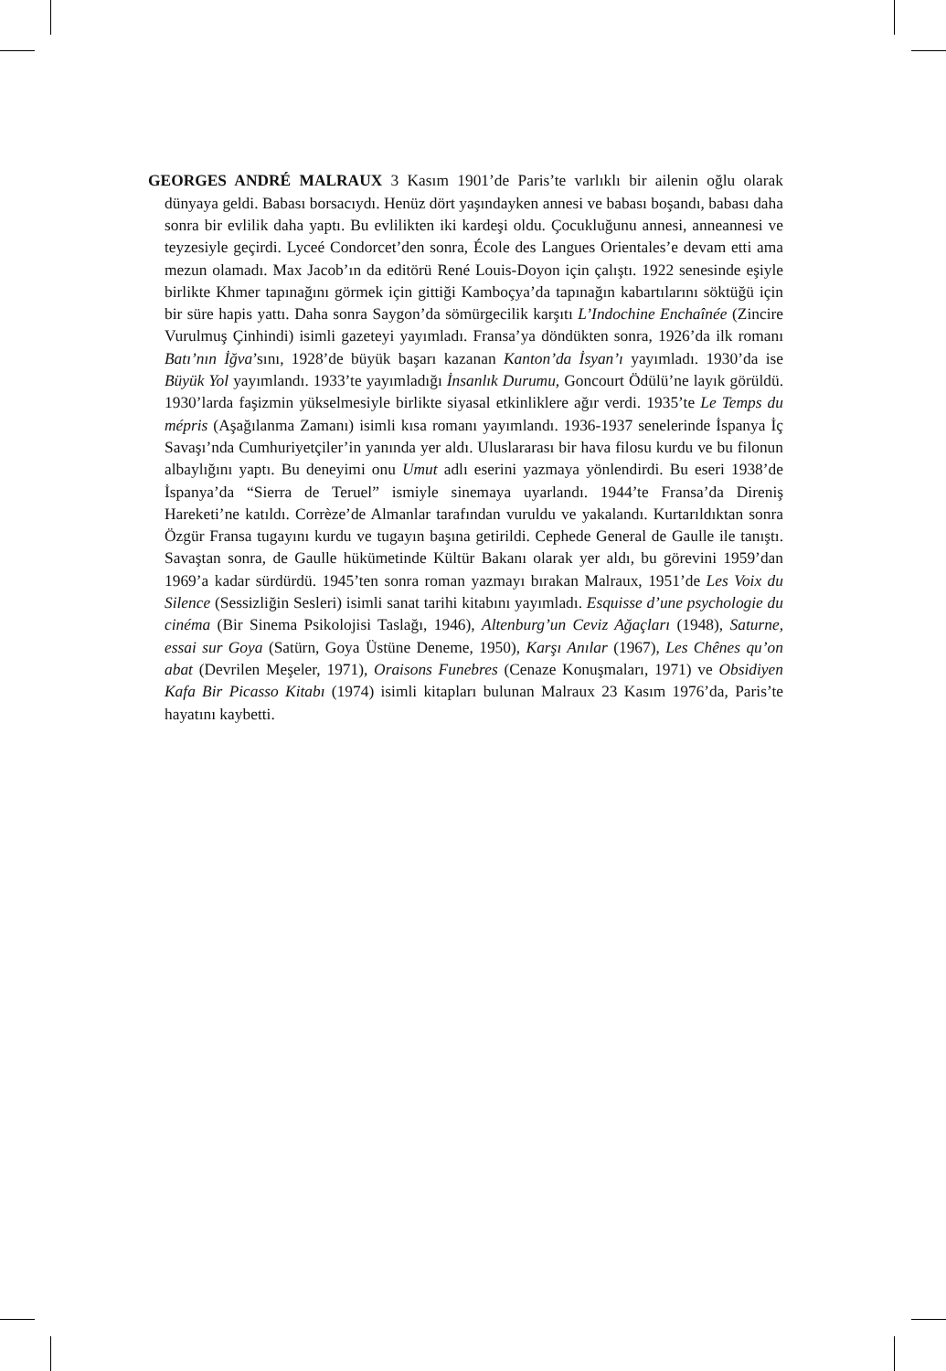GEORGES ANDRÉ MALRAUX 3 Kasım 1901’de Paris’te varlıklı bir ailenin oğlu olarak dünyaya geldi. Babası borsacıydı. Henüz dört yaşındayken annesi ve babası boşandı, babası daha sonra bir evlilik daha yaptı. Bu evlilikten iki kardeşi oldu. Çocukluğunu annesi, anneannesi ve teyzesiyle geçirdi. Lyceé Condorcet’den sonra, École des Langues Orientales’e devam etti ama mezun olamadı. Max Jacob’ın da editörü René Louis-Doyon için çalıştı. 1922 senesinde eşiyle birlikte Khmer tapınağını görmek için gittiği Kamboçya’da tapınağın kabartılarını söktüğü için bir süre hapis yattı. Daha sonra Saygon’da sömürgecilik karşıtı L’Indochine Enchaînée (Zincire Vurulmuş Çinhindi) isimli gazeteyi yayımladı. Fransa’ya döndükten sonra, 1926’da ilk romanı Batı’nın İğva’sını, 1928’de büyük başarı kazanan Kanton’da İsyan’ı yayımladı. 1930’da ise Büyük Yol yayımlandı. 1933’te yayımladığı İnsanlık Durumu, Goncourt Ödülü’ne layık görüldü. 1930’larda faşizmin yükselmesiyle birlikte siyasal etkinliklere ağır verdi. 1935’te Le Temps du mépris (Aşağılanma Zamanı) isimli kısa romanı yayımlandı. 1936-1937 senelerinde İspanya İç Savaşı’nda Cumhuriyetçiler’in yanında yer aldı. Uluslararası bir hava filosu kurdu ve bu filonun albaylığını yaptı. Bu deneyimi onu Umut adlı eserini yazmaya yönlendirdi. Bu eseri 1938’de İspanya’da “Sierra de Teruel” ismiyle sinemaya uyarlandı. 1944’te Fransa’da Direniş Hareketi’ne katıldı. Corrèze’de Almanlar tarafından vuruldu ve yakalandı. Kurtarıldıktan sonra Özgür Fransa tugayını kurdu ve tugayın başına getirildi. Cephede General de Gaulle ile tanıştı. Savaştan sonra, de Gaulle hükümetinde Kültür Bakanı olarak yer aldı, bu görevini 1959’dan 1969’a kadar sürdürdü. 1945’ten sonra roman yazmayı bırakan Malraux, 1951’de Les Voix du Silence (Sessizliğin Sesleri) isimli sanat tarihi kitabını yayımladı. Esquisse d’une psychologie du cinéma (Bir Sinema Psikolojisi Taslağı, 1946), Altenburg’un Ceviz Ağaçları (1948), Saturne, essai sur Goya (Satürn, Goya Üstüne Deneme, 1950), Karşı Anılar (1967), Les Chênes qu’on abat (Devrilen Meşeler, 1971), Oraisons Funebres (Cenaze Konuşmaları, 1971) ve Obsidiyen Kafa Bir Picasso Kitabı (1974) isimli kitapları bulunan Malraux 23 Kasım 1976’da, Paris’te hayatını kaybetti.